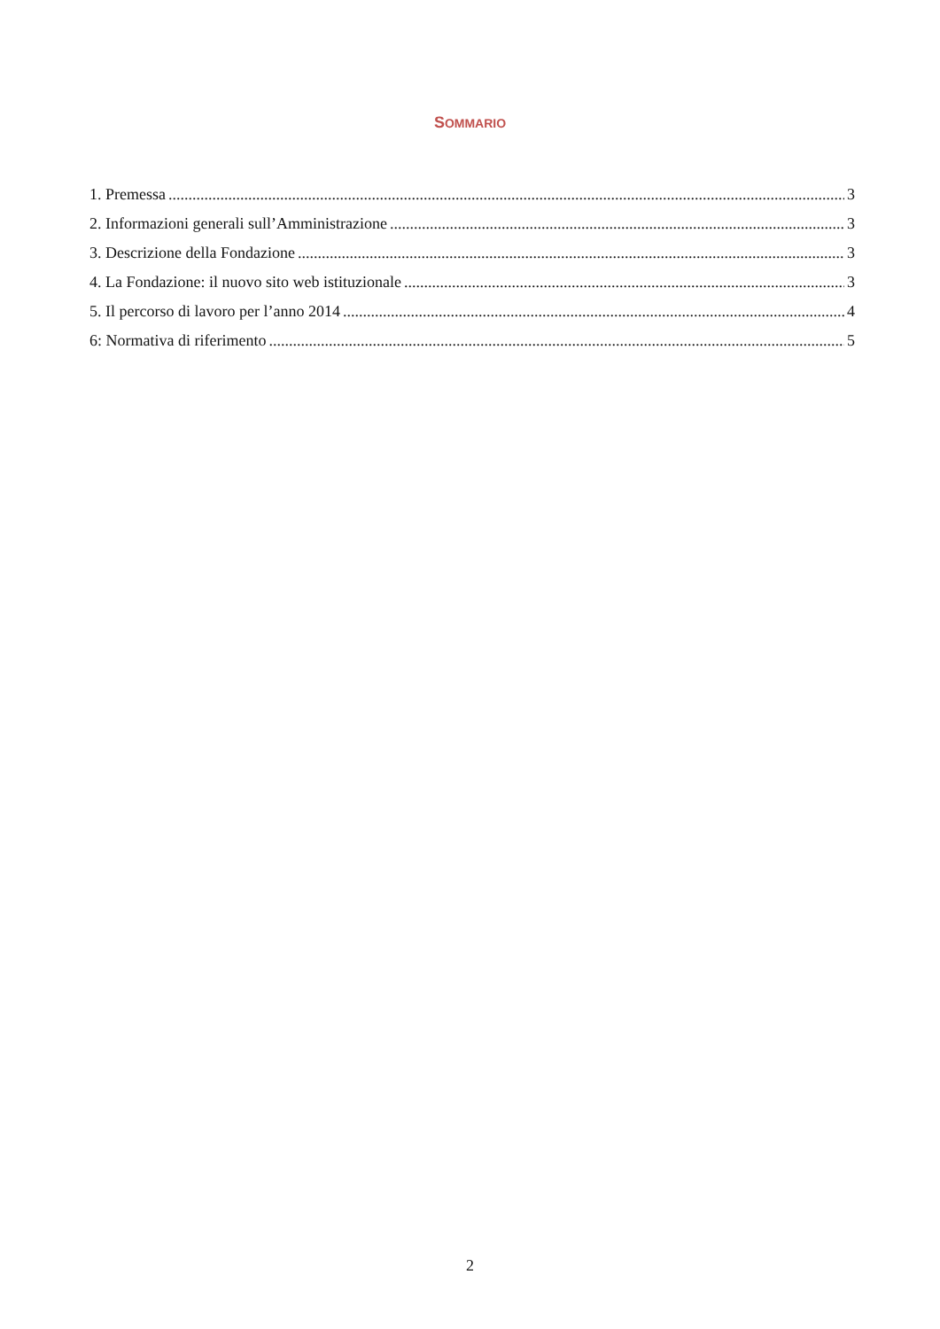SOMMARIO
1. Premessa 3
2. Informazioni generali sull’Amministrazione 3
3. Descrizione della Fondazione 3
4. La Fondazione: il nuovo sito web istituzionale 3
5. Il percorso di lavoro per l’anno 2014 4
6: Normativa di riferimento 5
2